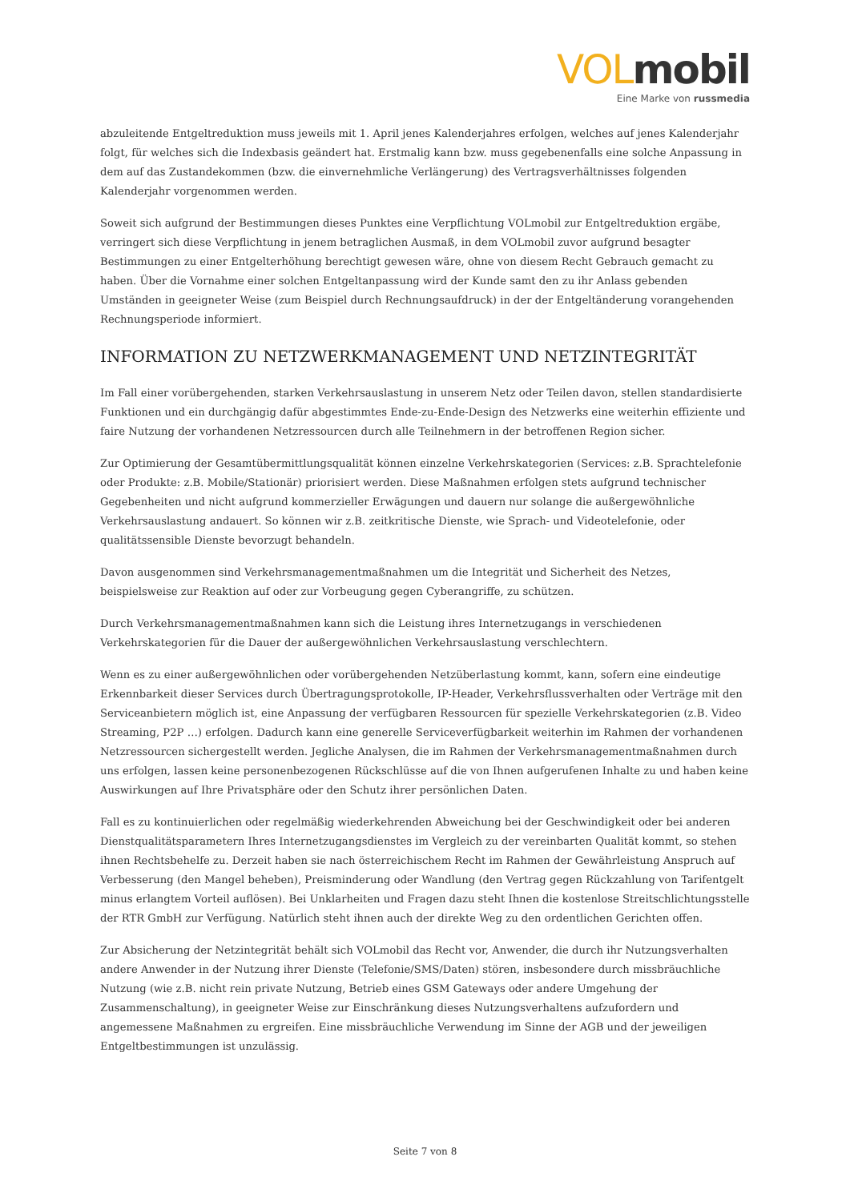VOL mobil
Eine Marke von russmedia
abzuleitende Entgeltreduktion muss jeweils mit 1. April jenes Kalenderjahres erfolgen, welches auf jenes Kalenderjahr folgt, für welches sich die Indexbasis geändert hat. Erstmalig kann bzw. muss gegebenenfalls eine solche Anpassung in dem auf das Zustandekommen (bzw. die einvernehmliche Verlängerung) des Vertragsverhältnisses folgenden Kalenderjahr vorgenommen werden.
Soweit sich aufgrund der Bestimmungen dieses Punktes eine Verpflichtung VOLmobil zur Entgeltreduktion ergäbe, verringert sich diese Verpflichtung in jenem betraglichen Ausmaß, in dem VOLmobil zuvor aufgrund besagter Bestimmungen zu einer Entgelterhöhung berechtigt gewesen wäre, ohne von diesem Recht Gebrauch gemacht zu haben. Über die Vornahme einer solchen Entgeltanpassung wird der Kunde samt den zu ihr Anlass gebenden Umständen in geeigneter Weise (zum Beispiel durch Rechnungsaufdruck) in der der Entgeltänderung vorangehenden Rechnungsperiode informiert.
INFORMATION ZU NETZWERKMANAGEMENT UND NETZINTEGRITÄT
Im Fall einer vorübergehenden, starken Verkehrsauslastung in unserem Netz oder Teilen davon, stellen standardisierte Funktionen und ein durchgängig dafür abgestimmtes Ende-zu-Ende-Design des Netzwerks eine weiterhin effiziente und faire Nutzung der vorhandenen Netzressourcen durch alle Teilnehmern in der betroffenen Region sicher.
Zur Optimierung der Gesamtübermittlungsqualität können einzelne Verkehrskategorien (Services: z.B. Sprachtelefonie oder Produkte: z.B. Mobile/Stationär) priorisiert werden. Diese Maßnahmen erfolgen stets aufgrund technischer Gegebenheiten und nicht aufgrund kommerzieller Erwägungen und dauern nur solange die außergewöhnliche Verkehrsauslastung andauert. So können wir z.B. zeitkritische Dienste, wie Sprach- und Videotelefonie, oder qualitätssensible Dienste bevorzugt behandeln.
Davon ausgenommen sind Verkehrsmanagementmaßnahmen um die Integrität und Sicherheit des Netzes, beispielsweise zur Reaktion auf oder zur Vorbeugung gegen Cyberangriffe, zu schützen.
Durch Verkehrsmanagementmaßnahmen kann sich die Leistung ihres Internetzugangs in verschiedenen Verkehrskategorien für die Dauer der außergewöhnlichen Verkehrsauslastung verschlechtern.
Wenn es zu einer außergewöhnlichen oder vorübergehenden Netzüberlastung kommt, kann, sofern eine eindeutige Erkennbarkeit dieser Services durch Übertragungsprotokolle, IP-Header, Verkehrsflussverhalten oder Verträge mit den Serviceanbietern möglich ist, eine Anpassung der verfügbaren Ressourcen für spezielle Verkehrskategorien (z.B. Video Streaming, P2P …) erfolgen. Dadurch kann eine generelle Serviceverfügbarkeit weiterhin im Rahmen der vorhandenen Netzressourcen sichergestellt werden. Jegliche Analysen, die im Rahmen der Verkehrsmanagementmaßnahmen durch uns erfolgen, lassen keine personenbezogenen Rückschlüsse auf die von Ihnen aufgerufenen Inhalte zu und haben keine Auswirkungen auf Ihre Privatsphäre oder den Schutz ihrer persönlichen Daten.
Fall es zu kontinuierlichen oder regelmäßig wiederkehrenden Abweichung bei der Geschwindigkeit oder bei anderen Dienstqualitätsparametern Ihres Internetzugangsdienstes im Vergleich zu der vereinbarten Qualität kommt, so stehen ihnen Rechtsbehelfe zu. Derzeit haben sie nach österreichischem Recht im Rahmen der Gewährleistung Anspruch auf Verbesserung (den Mangel beheben), Preisminderung oder Wandlung (den Vertrag gegen Rückzahlung von Tarifentgelt minus erlangtem Vorteil auflösen). Bei Unklarheiten und Fragen dazu steht Ihnen die kostenlose Streitschlichtungsstelle der RTR GmbH zur Verfügung. Natürlich steht ihnen auch der direkte Weg zu den ordentlichen Gerichten offen.
Zur Absicherung der Netzintegrität behält sich VOLmobil das Recht vor, Anwender, die durch ihr Nutzungsverhalten andere Anwender in der Nutzung ihrer Dienste (Telefonie/SMS/Daten) stören, insbesondere durch missbräuchliche Nutzung (wie z.B. nicht rein private Nutzung, Betrieb eines GSM Gateways oder andere Umgehung der Zusammenschaltung), in geeigneter Weise zur Einschränkung dieses Nutzungsverhaltens aufzufordern und angemessene Maßnahmen zu ergreifen. Eine missbräuchliche Verwendung im Sinne der AGB und der jeweiligen Entgeltbestimmungen ist unzulässig.
Seite 7 von 8